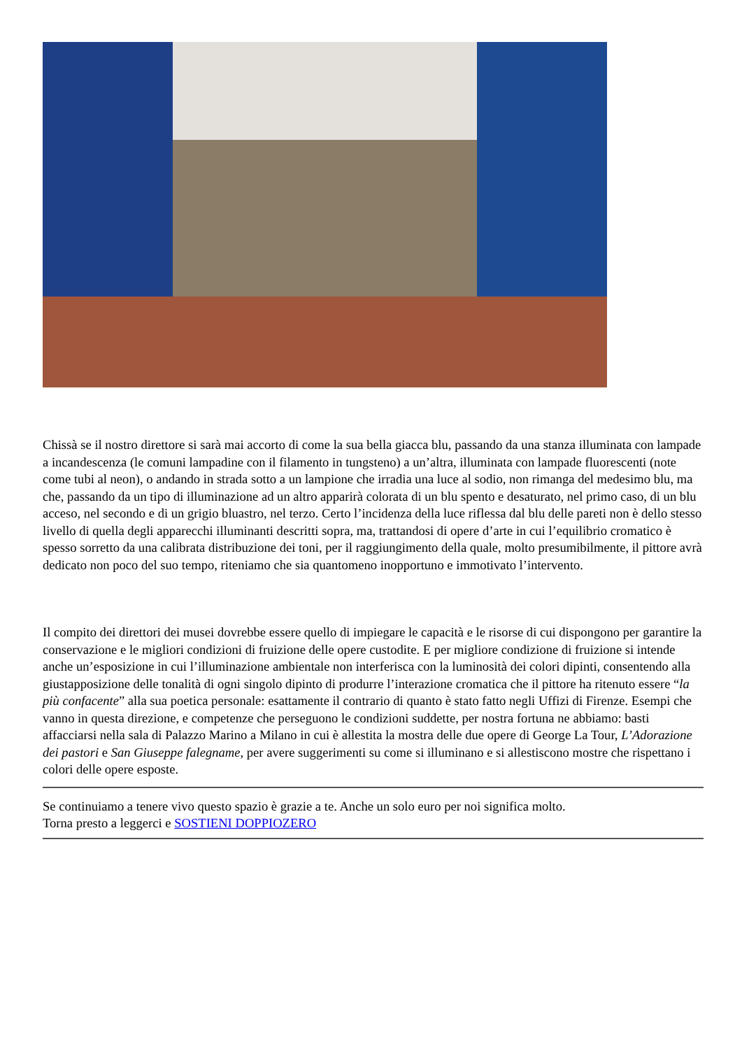Chissà se il nostro direttore si sarà mai accorto di come la sua bella giacca blu, passando da una stanza illuminata con lampade a incandescenza (le comuni lampadine con il filamento in tungsteno) a un’altra, illuminata con lampade fluorescenti (note come tubi al neon), o andando in strada sotto a un lampione che irradia una luce al sodio, non rimanga del medesimo blu, ma che, passando da un tipo di illuminazione ad un altro apparirà colorata di un blu spento e desaturato, nel primo caso, di un blu acceso, nel secondo e di un grigio bluastro, nel terzo. Certo l’incidenza della luce riflessa dal blu delle pareti non è dello stesso livello di quella degli apparecchi illuminanti descritti sopra, ma, trattandosi di opere d’arte in cui l’equilibrio cromatico è spesso sorretto da una calibrata distribuzione dei toni, per il raggiungimento della quale, molto presumibilmente, il pittore avrà dedicato non poco del suo tempo, riteniamo che sia quantomeno inopportuno e immotivato l’intervento.
Il compito dei direttori dei musei dovrebbe essere quello di impiegare le capacità e le risorse di cui dispongono per garantire la conservazione e le migliori condizioni di fruizione delle opere custodite. E per migliore condizione di fruizione si intende anche un’esposizione in cui l’illuminazione ambientale non interferisca con la luminosità dei colori dipinti, consentendo alla giustapposizione delle tonalità di ogni singolo dipinto di produrre l’interazione cromatica che il pittore ha ritenuto essere “la più confacente” alla sua poetica personale: esattamente il contrario di quanto è stato fatto negli Uffizi di Firenze. Esempi che vanno in questa direzione, e competenze che perseguono le condizioni suddette, per nostra fortuna ne abbiamo: basti affacciarsi nella sala di Palazzo Marino a Milano in cui è allestita la mostra delle due opere di George La Tour, L’Adorazione dei pastori e San Giuseppe falegname, per avere suggerimenti su come si illuminano e si allestiscono mostre che rispettano i colori delle opere esposte.
Se continuiamo a tenere vivo questo spazio è grazie a te. Anche un solo euro per noi significa molto.
Torna presto a leggerci e SOSTIENI DOPPIOZERO